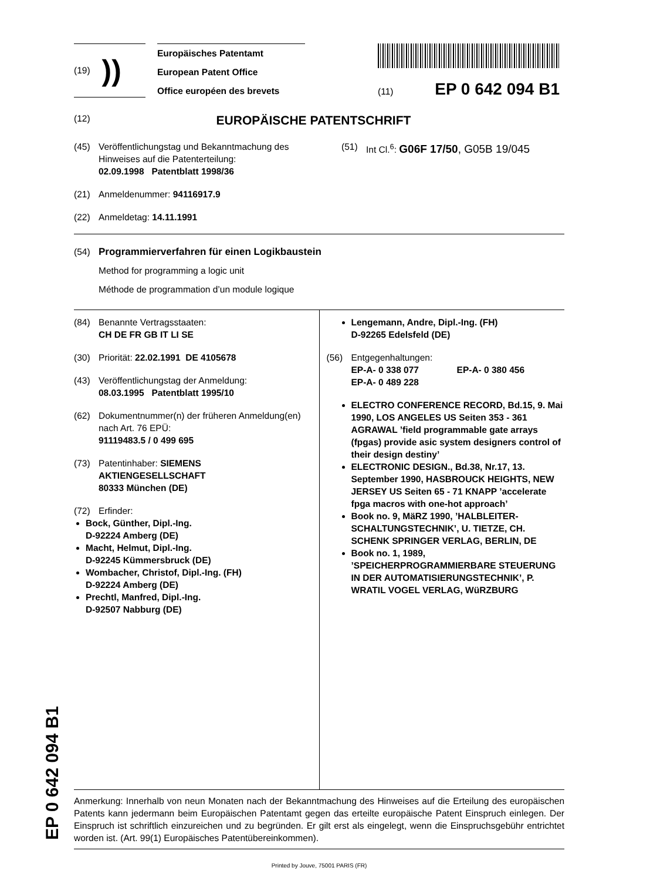(19) ))
Europäisches Patentamt
European Patent Office
Office européen des brevets
(11) EP 0 642 094 B1
(12) EUROPÄISCHE PATENTSCHRIFT
(45) Veröffentlichungstag und Bekanntmachung des Hinweises auf die Patenterteilung:
02.09.1998 Patentblatt 1998/36
(51) Int Cl.<sup>6</sup>: G06F 17/50, G05B 19/045
(21) Anmeldenummer: 94116917.9
(22) Anmeldetag: 14.11.1991
(54) Programmierverfahren für einen Logikbaustein
Method for programming a logic unit
Méthode de programmation d’un module logique
(84) Benannte Vertragsstaaten:
CH DE FR GB IT LI SE
(30) Priorität: 22.02.1991 DE 4105678
(43) Veröffentlichungstag der Anmeldung:
08.03.1995 Patentblatt 1995/10
(62) Dokumentnummer(n) der früheren Anmeldung(en) nach Art. 76 EPÜ:
91119483.5 / 0 499 695
(73) Patentinhaber: SIEMENS
AKTIENGESELLSCHAFT
80333 München (DE)
(72) Erfinder:
Bock, Günther, Dipl.-Ing.
D-92224 Amberg (DE)
Macht, Helmut, Dipl.-Ing.
D-92245 Kümmersbruck (DE)
Wombacher, Christof, Dipl.-Ing. (FH)
D-92224 Amberg (DE)
Prechtl, Manfred, Dipl.-Ing.
D-92507 Nabburg (DE)
Lengemann, Andre, Dipl.-Ing. (FH)
D-92265 Edelsfeld (DE)
(56) Entgegenhaltungen:
EP-A- 0 338 077 EP-A- 0 380 456
EP-A- 0 489 228
ELECTRO CONFERENCE RECORD, Bd.15, 9. Mai 1990, LOS ANGELES US Seiten 353 - 361 AGRAWAL ’field programmable gate arrays (fpgas) provide asic system designers control of their design destiny’
ELECTRONIC DESIGN., Bd.38, Nr.17, 13. September 1990, HASBROUCK HEIGHTS, NEW JERSEY US Seiten 65 - 71 KNAPP ’accelerate fpga macros with one-hot approach’
Book no. 9, MäRZ 1990, ’HALBLEITER-SCHALTUNGSTECHNIK’, U. TIETZE, CH. SCHENK SPRINGER VERLAG, BERLIN, DE
Book no. 1, 1989, ’SPEICHERPROGRAMMIERBARE STEUERUNG IN DER AUTOMATISIERUNGSTECHNIK’, P. WRATIL VOGEL VERLAG, WüRZBURG
Anmerkung: Innerhalb von neun Monaten nach der Bekanntmachung des Hinweises auf die Erteilung des europäischen Patents kann jedermann beim Europäischen Patentamt gegen das erteilte europäische Patent Einspruch einlegen. Der Einspruch ist schriftlich einzureichen und zu begründen. Er gilt erst als eingelegt, wenn die Einspruchsgebühr entrichtet worden ist. (Art. 99(1) Europäisches Patentübereinkommen).
Printed by Jouve, 75001 PARIS (FR)
EP 0 642 094 B1